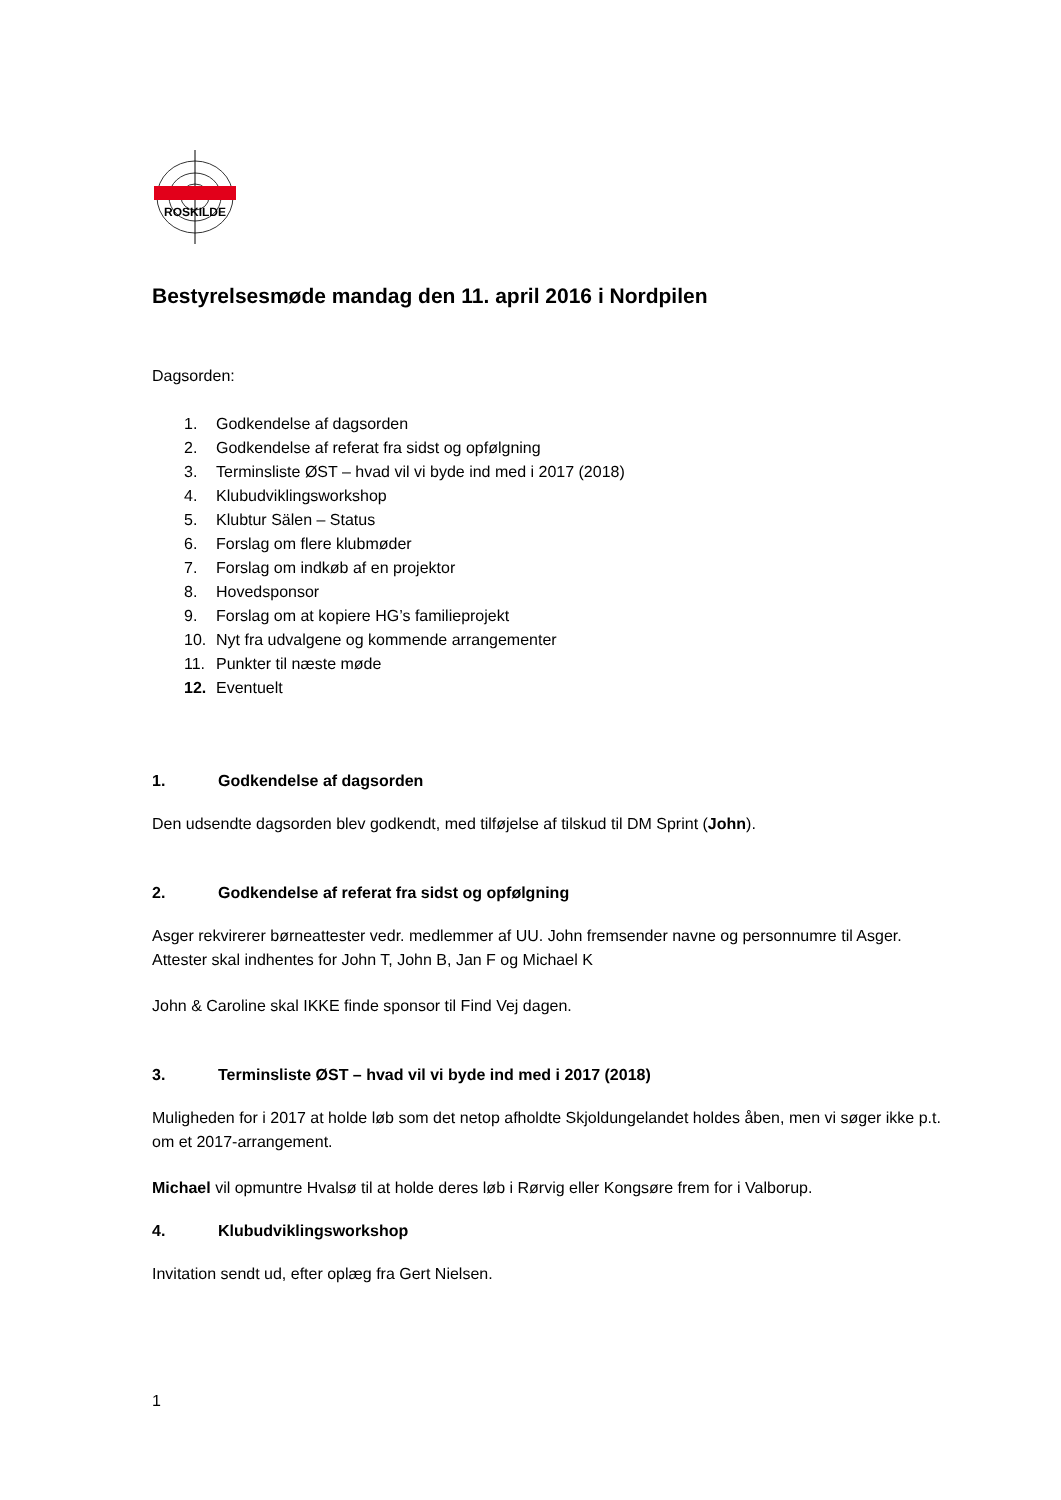ROSKILDE
Bestyrelsesmøde mandag den 11. april 2016 i Nordpilen
Dagsorden:
1. Godkendelse af dagsorden
2. Godkendelse af referat fra sidst og opfølgning
3. Terminsliste ØST – hvad vil vi byde ind med i 2017 (2018)
4. Klubudviklingsworkshop
5. Klubtur Sälen – Status
6. Forslag om flere klubmøder
7. Forslag om indkøb af en projektor
8. Hovedsponsor
9. Forslag om at kopiere HG’s familieprojekt
10. Nyt fra udvalgene og kommende arrangementer
11. Punkter til næste møde
12. Eventuelt
1. Godkendelse af dagsorden
Den udsendte dagsorden blev godkendt, med tilføjelse af tilskud til DM Sprint (John).
2. Godkendelse af referat fra sidst og opfølgning
Asger rekvirerer børneattester vedr. medlemmer af UU. John fremsender navne og personnumre til Asger. Attester skal indhentes for John T, John B, Jan F og Michael K
John & Caroline skal IKKE finde sponsor til Find Vej dagen.
3. Terminsliste ØST – hvad vil vi byde ind med i 2017 (2018)
Muligheden for i 2017 at holde løb som det netop afholdte Skjoldungelandet holdes åben, men vi søger ikke p.t. om et 2017-arrangement.
Michael vil opmuntre Hvalsø til at holde deres løb i Rørvig eller Kongsøre frem for i Valborup.
4. Klubudviklingsworkshop
Invitation sendt ud, efter oplæg fra Gert Nielsen.
1